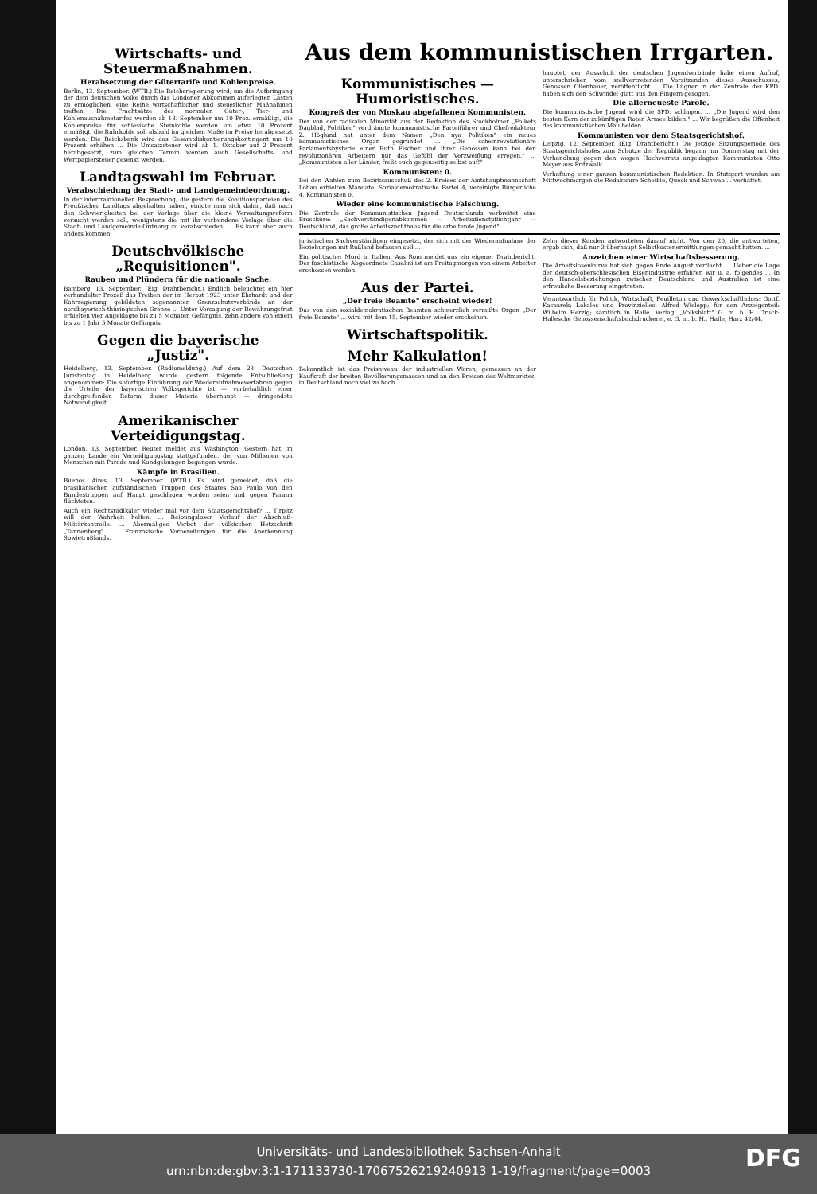Wirtschafts- und Steuermaßnahmen.
Herabsetzung der Gütertarife und Kohlenpreise.
Berlin, 13. September. (WTB.) Die Reichsregierung wird, um die Aufbringung der dem deutschen Volke durch das Londoner Abkommen auferlegten Lasten zu ermöglichen, eine Reihe wirtschaftlicher und steuerlicher Maßnahmen treffen. Die Frachtsätze des normalen Güter-, Tier- und Kohlenausnahmetarifes werden ab 18. September um 10 Proz. ermäßigt, die Kohlenpreise für schlesische Steinkohle werden um etwa 10 Prozent ermäßigt, die Ruhrkohle soll alsbald im gleichen Maße im Preise herabgesetzt werden. Die Reichsbank wird das Gesamtdiskontierungskontingent um 10 Prozent erhöhen ... Die Umsatzsteuer wird ab 1. Oktober auf 2 Prozent herabgesetzt, zum gleichen Termin werden auch Gesellschafts- und Wertpapiersteuer gesenkt werden.
Landtagswahl im Februar.
Verabschiedung der Stadt- und Landgemeindeordnung.
In der interfraktionellen Besprechung, die gestern die Koalitionsparteien des Preußischen Landtags abgehalten haben, einigte man sich dahin, daß nach den Schwierigkeiten bei der Vorlage über die kleine Verwaltungsreform versucht werden soll, wenigstens die mit ihr verbundene Vorlage über die Stadt- und Landgemeinde-Ordnung zu verabschieden. ... Es kann aber auch anders kommen.
Deutschvölkische „Requisitionen".
Rauben und Plündern für die nationale Sache.
Bamberg, 13. September. (Eig. Drahtbericht.) Endlich beleuchtet ein hier verhandelter Prozeß das Treiben der im Herbst 1923 unter Ehrhardt und der Kahrregierung gebildeten sogenannten Grenzschutzverbände an der nordbayerisch-thüringischen Grenze ... Unter Versagung der Bewährungsfrist erhielten vier Angeklagte bis zu 5 Monaten Gefängnis, zehn andere von einem bis zu 1 Jahr 5 Monate Gefängnis.
Gegen die bayerische „Justiz".
Heidelberg, 13. September. (Radiomeldung.) Auf dem 23. Deutschen Juristentag in Heidelberg wurde gestern folgende Entschließung angenommen: Die sofortige Einführung der Wiederaufnahmeverfahren gegen die Urteile der bayerischen Volksgerichte ist — vorbehaltlich einer durchgreifenden Reform dieser Materie überhaupt — dringendste Notwendigkeit.
Amerikanischer Verteidigungstag.
London, 13. September. Reuter meldet aus Washington: Gestern hat im ganzen Lande ein Verteidigungstag stattgefunden, der von Millionen von Menschen mit Parade und Kundgebungen begangen wurde.
Kämpfe in Brasilien.
Buenos Aires, 13. September. (WTB.) Es wird gemeldet, daß die brasilianischen aufständischen Truppen des Staates Sao Paulo von den Bundestruppen auf Haupt geschlagen worden seien und gegen Parana flüchteten.
Auch ein Rechtsradikaler wieder mal vor dem Staatsgerichtshof? ... Tirpitz will der Wahrheit helfen. ... Reibungsloser Verlauf der Abschluß-Militärkontrolle. ... Abermaliges Verbot der völkischen Hetzschrift „Tannenberg". ... Französische Vorbereitungen für die Anerkennung Sowjetrußlands.
Aus dem kommunistischen Irrgarten.
Kommunistisches — Humoristisches.
Kongreß der von Moskau abgefallenen Kommunisten.
Der von der radikalen Minorität aus der Redaktion des Stockholmer „Folkets Dagblad, Politiken" verdrängte kommunistische Parteiführer und Chefredakteur Z. Höglund hat unter dem Namen „Den nya Politiken" ein neues kommunistisches Organ gegründet ... „Die scheinrevolutionäre Parlamentshysterie einer Ruth Fischer und ihrer Genossen kann bei den revolutionären Arbeitern nur das Gefühl der Verzweiflung erregen." ... „Kommunisten aller Länder, freßt euch gegenseitig selbst auf!"
Kommunisten: 0.
Bei den Wahlen zum Bezirksausschuß des 2. Kreises der Amtshauptmannschaft Löbau erhielten Mandate: Sozialdemokratische Partei 4, vereinigte Bürgerliche 4, Kommunisten 0.
Wieder eine kommunistische Fälschung.
Die Zentrale der Kommunistischen Jugend Deutschlands verbreitet eine Broschüre: „Sachverständigenabkommen — Arbeitsdienstpflichtjahr — Deutschland, das große Arbeitszuchthaus für die arbeitende Jugend".
hauptet, der Ausschuß der deutschen Jugendverbände habe einen Aufruf, unterschrieben vom stellvertretenden Vorsitzenden dieses Ausschusses, Genossen Ollenhauer, veröffentlicht ... Die Lügner in der Zentrale der KPD. haben sich den Schwindel glatt aus den Fingern gesogen.
Die allerneueste Parole.
Die kommunistische Jugend wird die SPD. schlagen. ... „Die Jugend wird den besten Kern der zukünftigen Roten Armee bilden." ... Wir begrüßen die Offenheit des kommunistischen Maulhelden.
Kommunisten vor dem Staatsgerichtshof.
Leipzig, 12. September. (Eig. Drahtbericht.) Die jetzige Sitzungsperiode des Staatsgerichtshofes zum Schutze der Republik begann am Donnerstag mit der Verhandlung gegen den wegen Hochverrats angeklagten Kommunisten Otto Meyer aus Pritzwalk ...
Verhaftung einer ganzen kommunistischen Redaktion. In Stuttgart wurden am Mittwochmorgen die Redakteure Scheible, Queck und Schwab ... verhaftet.
juristischen Sachverständigen eingesetzt, der sich mit der Wiederaufnahme der Beziehungen mit Rußland befassen soll ...
Ein politischer Mord in Italien. Aus Rom meldet uns ein eigener Drahtbericht: Der faschistische Abgeordnete Casalini ist am Freitagmorgen von einem Arbeiter erschossen worden.
Aus der Partei.
„Der freie Beamte" erscheint wieder!
Das von den sozialdemokratischen Beamten schmerzlich vermißte Organ „Der freie Beamte" ... wird mit dem 15. September wieder erscheinen.
Wirtschaftspolitik.
Mehr Kalkulation!
Bekanntlich ist das Preisniveau der industriellen Waren, gemessen an der Kaufkraft der breiten Bevölkerungsmassen und an den Preisen des Weltmarktes, in Deutschland noch viel zu hoch. ...
Zehn dieser Kunden antworteten darauf nicht. Von den 20, die antworteten, ergab sich, daß nur 3 überhaupt Selbstkostenermittlungen gemacht hatten. ...
Anzeichen einer Wirtschaftsbesserung.
Die Arbeitslosenkurve hat sich gegen Ende August verflacht. ... Ueber die Lage der deutsch-oberschlesischen Eisenindustrie erfahren wir u. a. folgendes ... In den Handelsbeziehungen zwischen Deutschland und Australien ist eine erfreuliche Besserung eingetreten.
Verantwortlich für Politik, Wirtschaft, Feuilleton und Gewerkschaftliches: Gottf. Kasparek; Lokales und Provinzielles: Alfred Wielepp; für den Anzeigenteil: Wilhelm Herzig; sämtlich in Halle. Verlag: „Volksblatt" G. m. b. H. Druck: Hallesche Genossenschaftsbuchdruckerei, e. G. m. b. H., Halle, Harz 42/44.
Universitäts- und Landesbibliothek Sachsen-Anhalt
urn:nbn:de:gbv:3:1-171133730-17067526219240913 1-19/fragment/page=0003
DFG